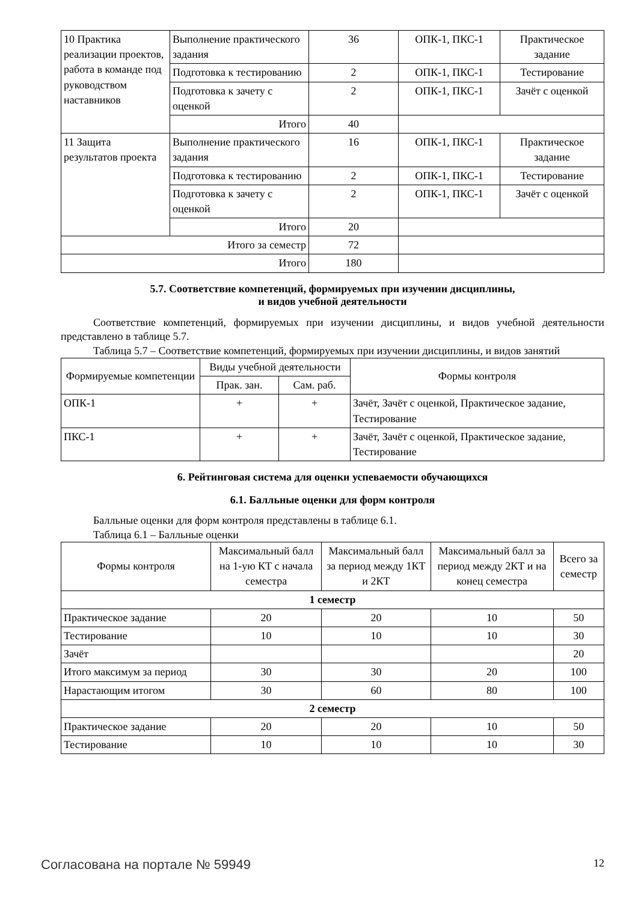| 10 Практика реализации проектов, работа в команде под руководством наставников | Выполнение практического задания | 36 | ОПК-1, ПКС-1 | Практическое задание |
| | Подготовка к тестированию | 2 | ОПК-1, ПКС-1 | Тестирование |
| | Подготовка к зачету с оценкой | 2 | ОПК-1, ПКС-1 | Зачёт с оценкой |
| | Итого | 40 | | |
| 11 Защита результатов проекта | Выполнение практического задания | 16 | ОПК-1, ПКС-1 | Практическое задание |
| | Подготовка к тестированию | 2 | ОПК-1, ПКС-1 | Тестирование |
| | Подготовка к зачету с оценкой | 2 | ОПК-1, ПКС-1 | Зачёт с оценкой |
| | Итого | 20 | | |
| Итого за семестр | | 72 | | |
| Итого | | 180 | | |
5.7. Соответствие компетенций, формируемых при изучении дисциплины,
и видов учебной деятельности
Соответствие компетенций, формируемых при изучении дисциплины, и видов учебной деятельности представлено в таблице 5.7.
Таблица 5.7 – Соответствие компетенций, формируемых при изучении дисциплины, и видов занятий
| Формируемые компетенции | Виды учебной деятельности | | Формы контроля |
| --- | --- | --- | --- |
| | Прак. зан. | Сам. раб. | |
| ОПК-1 | + | + | Зачёт, Зачёт с оценкой, Практическое задание, Тестирование |
| ПКС-1 | + | + | Зачёт, Зачёт с оценкой, Практическое задание, Тестирование |
6. Рейтинговая система для оценки успеваемости обучающихся
6.1. Балльные оценки для форм контроля
Балльные оценки для форм контроля представлены в таблице 6.1.
Таблица 6.1 – Балльные оценки
| Формы контроля | Максимальный балл на 1-ую КТ с начала семестра | Максимальный балл за период между 1КТ и 2КТ | Максимальный балл за период между 2КТ и на конец семестра | Всего за семестр |
| --- | --- | --- | --- | --- |
| 1 семестр | | | | |
| Практическое задание | 20 | 20 | 10 | 50 |
| Тестирование | 10 | 10 | 10 | 30 |
| Зачёт | | | | 20 |
| Итого максимум за период | 30 | 30 | 20 | 100 |
| Нарастающим итогом | 30 | 60 | 80 | 100 |
| 2 семестр | | | | |
| Практическое задание | 20 | 20 | 10 | 50 |
| Тестирование | 10 | 10 | 10 | 30 |
Согласована на портале № 59949 12